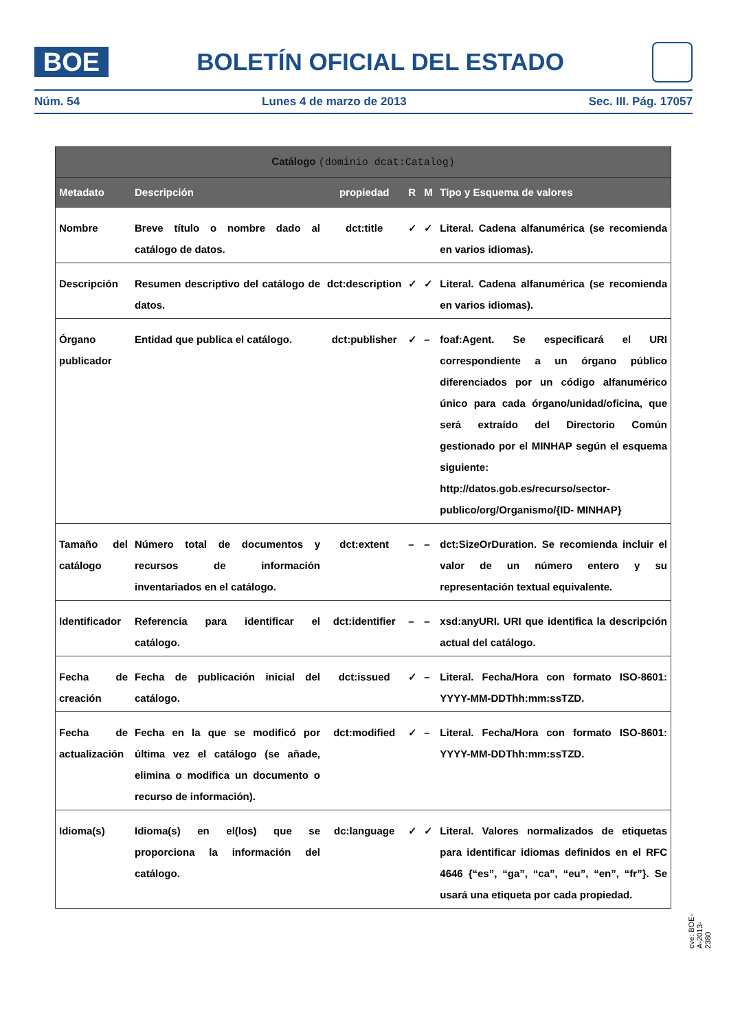BOE
BOLETÍN OFICIAL DEL ESTADO
Núm. 54 Lunes 4 de marzo de 2013 Sec. III. Pág. 17057
| Catálogo (dominio dcat:Catalog) | | | | | |
| --- | --- | --- | --- | --- | --- |
| Metadato | Descripción | propiedad | R | M | Tipo y Esquema de valores |
| Nombre | Breve título o nombre dado al catálogo de datos. | dct:title | ✓ | ✓ | Literal. Cadena alfanumérica (se recomienda en varios idiomas). |
| Descripción | Resumen descriptivo del catálogo de datos. | dct:description | ✓ | ✓ | Literal. Cadena alfanumérica (se recomienda en varios idiomas). |
| Órgano publicador | Entidad que publica el catálogo. | dct:publisher | ✓ | – | foaf:Agent. Se especificará el URI correspondiente a un órgano público diferenciados por un código alfanumérico único para cada órgano/unidad/oficina, que será extraído del Directorio Común gestionado por el MINHAP según el esquema siguiente: http://datos.gob.es/recurso/sector-publico/org/Organismo/{ID- MINHAP} |
| Tamaño del catálogo | Número total de documentos y recursos de información inventariados en el catálogo. | dct:extent | – | – | dct:SizeOrDuration. Se recomienda incluir el valor de un número entero y su representación textual equivalente. |
| Identificador | Referencia para identificar el catálogo. | dct:identifier | – | – | xsd:anyURI. URI que identifica la descripción actual del catálogo. |
| Fecha de creación | Fecha de publicación inicial del catálogo. | dct:issued | ✓ | – | Literal. Fecha/Hora con formato ISO-8601: YYYY-MM-DDThh:mm:ssTZD. |
| Fecha de actualización | Fecha en la que se modificó por última vez el catálogo (se añade, elimina o modifica un documento o recurso de información). | dct:modified | ✓ | – | Literal. Fecha/Hora con formato ISO-8601: YYYY-MM-DDThh:mm:ssTZD. |
| Idioma(s) | Idioma(s) en el(los) que se proporciona la información del catálogo. | dc:language | ✓ | ✓ | Literal. Valores normalizados de etiquetas para identificar idiomas definidos en el RFC 4646 {“es”, “ga”, “ca”, “eu”, “en”, “fr”}. Se usará una etiqueta por cada propiedad. |
cve: BOE-A-2013-2380